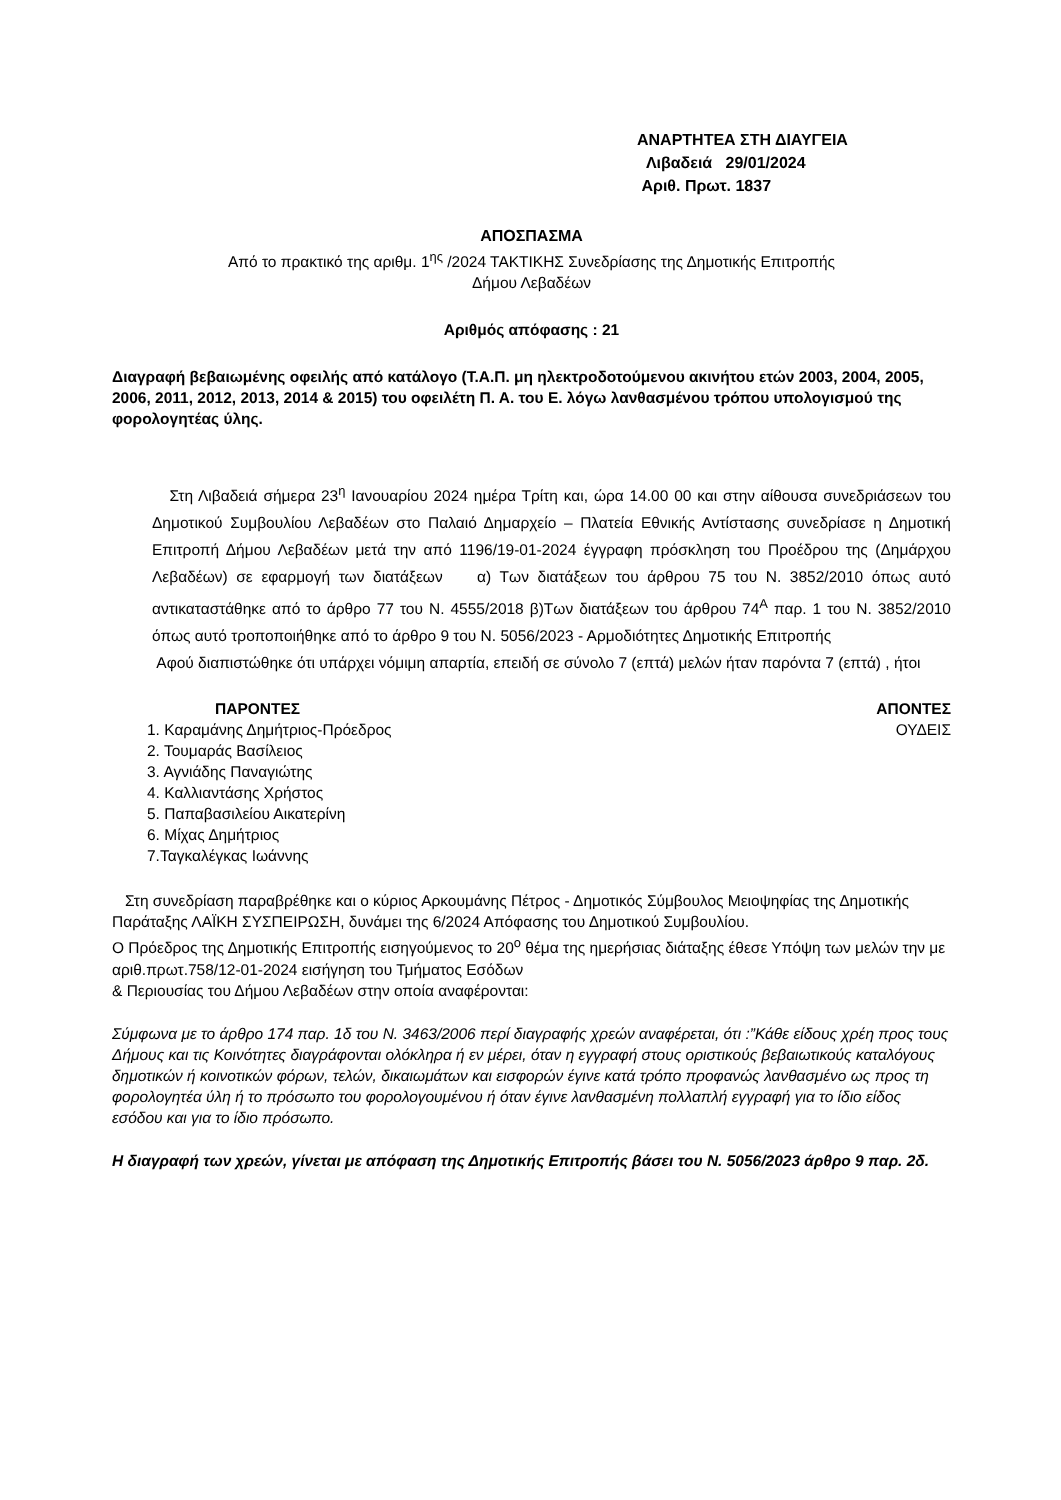ΑΝΑΡΤΗΤΕΑ ΣΤΗ ΔΙΑΥΓΕΙΑ
Λιβαδειά 29/01/2024
Αριθ. Πρωτ. 1837
ΑΠΟΣΠΑΣΜΑ
Από το πρακτικό της αριθμ. 1<sup>ης</sup> /2024 ΤΑΚΤΙΚΗΣ Συνεδρίασης της Δημοτικής Επιτροπής
Δήμου Λεβαδέων
Αριθμός απόφασης : 21
Διαγραφή βεβαιωμένης οφειλής από κατάλογο (Τ.Α.Π. μη ηλεκτροδοτούμενου ακινήτου ετών 2003, 2004, 2005, 2006, 2011, 2012, 2013, 2014 & 2015) του οφειλέτη Π. Α. του Ε. λόγω λανθασμένου τρόπου υπολογισμού της φορολογητέας ύλης.
Στη Λιβαδειά σήμερα 23<sup>η</sup> Ιανουαρίου 2024 ημέρα Τρίτη και, ώρα 14.00 00 και στην αίθουσα συνεδριάσεων του Δημοτικού Συμβουλίου Λεβαδέων στο Παλαιό Δημαρχείο – Πλατεία Εθνικής Αντίστασης συνεδρίασε η Δημοτική Επιτροπή Δήμου Λεβαδέων μετά την από 1196/19-01-2024 έγγραφη πρόσκληση του Προέδρου της (Δημάρχου Λεβαδέων) σε εφαρμογή των διατάξεων α) Των διατάξεων του άρθρου 75 του Ν. 3852/2010 όπως αυτό αντικαταστάθηκε από το άρθρο 77 του Ν. 4555/2018 β)Των διατάξεων του άρθρου 74<sup>Α</sup> παρ. 1 του Ν. 3852/2010 όπως αυτό τροποποιήθηκε από το άρθρο 9 του Ν. 5056/2023 - Αρμοδιότητες Δημοτικής Επιτροπής
Αφού διαπιστώθηκε ότι υπάρχει νόμιμη απαρτία, επειδή σε σύνολο 7 (επτά) μελών ήταν παρόντα 7 (επτά) , ήτοι
ΠΑΡΟΝΤΕΣ
1. Καραμάνης Δημήτριος-Πρόεδρος
2. Τουμαράς Βασίλειος
3. Αγνιάδης Παναγιώτης
4. Καλλιαντάσης Χρήστος
5. Παπαβασιλείου Αικατερίνη
6. Μίχας Δημήτριος
7.Ταγκαλέγκας Ιωάννης
ΑΠΟΝΤΕΣ
ΟΥΔΕΙΣ
Στη συνεδρίαση παραβρέθηκε και ο κύριος Αρκουμάνης Πέτρος - Δημοτικός Σύμβουλος Μειοψηφίας της Δημοτικής Παράταξης ΛΑΪΚΗ ΣΥΣΠΕΙΡΩΣΗ, δυνάμει της 6/2024 Απόφασης του Δημοτικού Συμβουλίου.
Ο Πρόεδρος της Δημοτικής Επιτροπής εισηγούμενος το 20<sup>ο</sup> θέμα της ημερήσιας διάταξης έθεσε Υπόψη των μελών την με αριθ.πρωτ.758/12-01-2024 εισήγηση του Τμήματος Εσόδων
& Περιουσίας του Δήμου Λεβαδέων στην οποία αναφέρονται:
Σύμφωνα με το άρθρο 174 παρ. 1δ του Ν. 3463/2006 περί διαγραφής χρεών αναφέρεται, ότι :”Κάθε είδους χρέη προς τους Δήμους και τις Κοινότητες διαγράφονται ολόκληρα ή εν μέρει, όταν η εγγραφή στους οριστικούς βεβαιωτικούς καταλόγους δημοτικών ή κοινοτικών φόρων, τελών, δικαιωμάτων και εισφορών έγινε κατά τρόπο προφανώς λανθασμένο ως προς τη φορολογητέα ύλη ή το πρόσωπο του φορολογουμένου ή όταν έγινε λανθασμένη πολλαπλή εγγραφή για το ίδιο είδος εσόδου και για το ίδιο πρόσωπο.
Η διαγραφή των χρεών, γίνεται με απόφαση της Δημοτικής Επιτροπής βάσει του Ν. 5056/2023 άρθρο 9 παρ. 2δ.